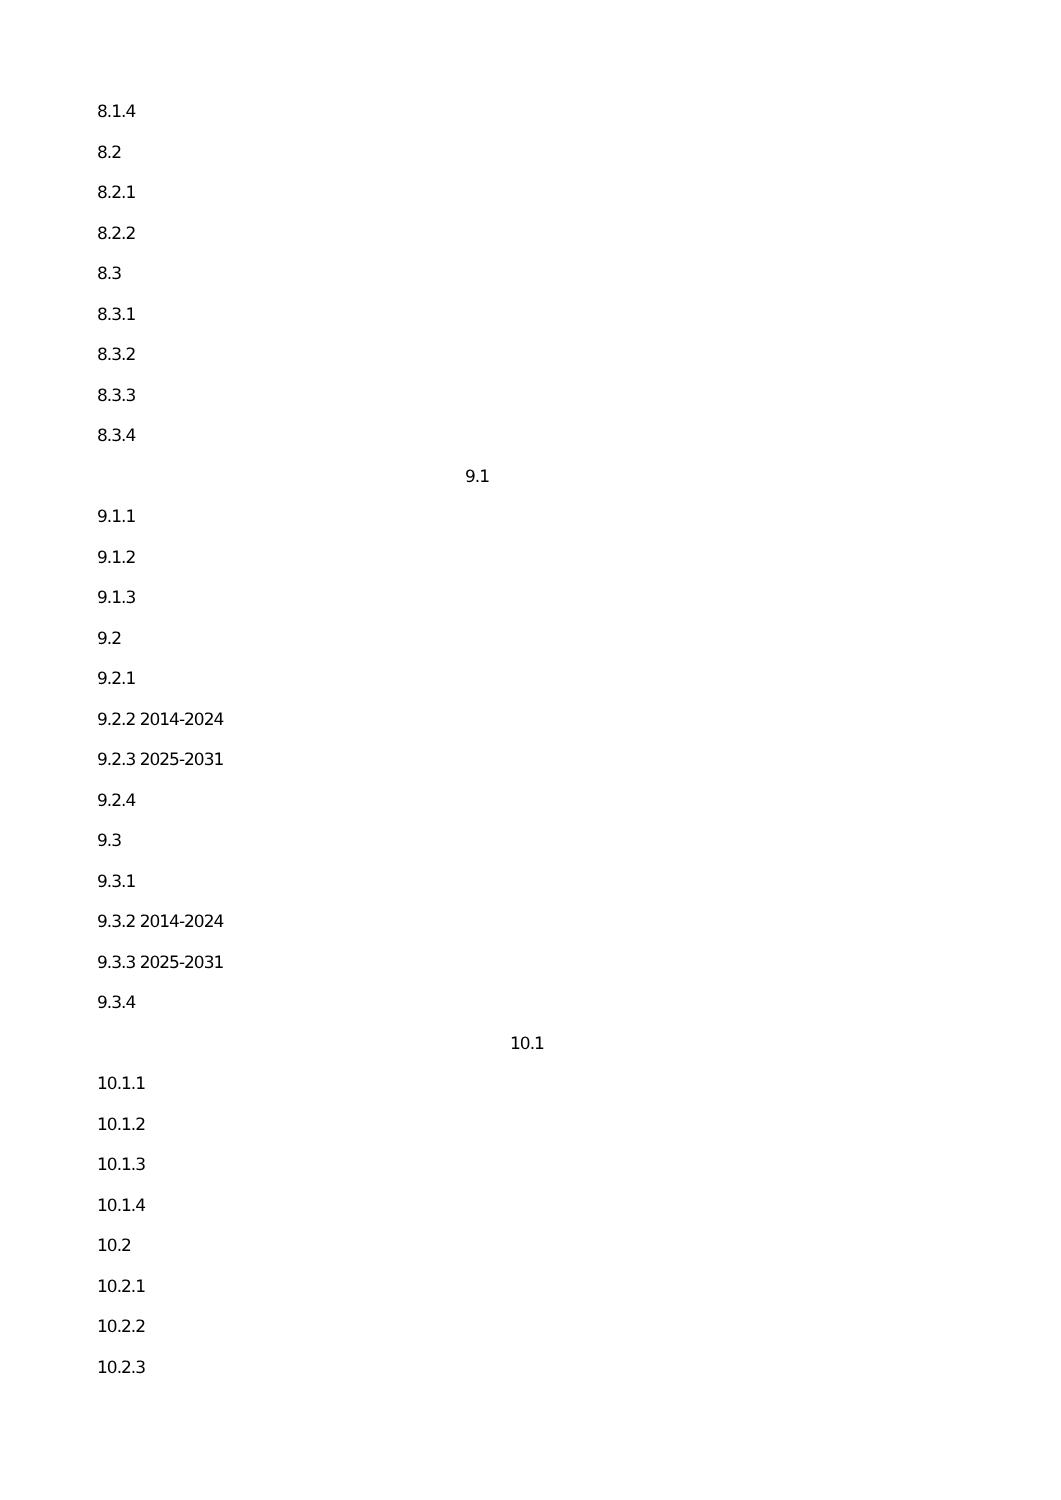8.1.4
8.2
8.2.1
8.2.2
8.3
8.3.1
8.3.2
8.3.3
8.3.4
9.1
9.1.1
9.1.2
9.1.3
9.2
9.2.1
9.2.2 2014-2024
9.2.3 2025-2031
9.2.4
9.3
9.3.1
9.3.2 2014-2024
9.3.3 2025-2031
9.3.4
10.1
10.1.1
10.1.2
10.1.3
10.1.4
10.2
10.2.1
10.2.2
10.2.3